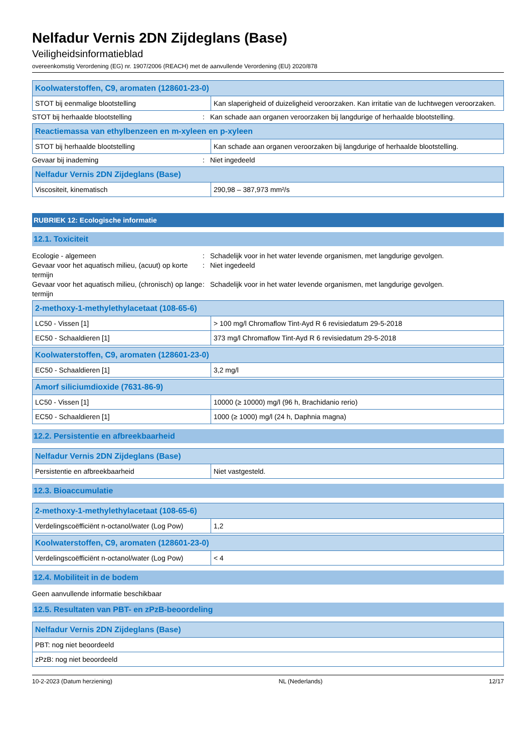Nelfadur Vernis 2DN Zijdeglans (Base)
Veiligheidsinformatieblad
overeenkomstig Verordening (EG) nr. 1907/2006 (REACH) met de aanvullende Verordening (EU) 2020/878
| Koolwaterstoffen, C9, aromaten (128601-23-0) | |
| --- | --- |
| STOT bij eenmalige blootstelling | Kan slaperigheid of duizeligheid veroorzaken. Kan irritatie van de luchtwegen veroorzaken. |
STOT bij herhaalde blootstelling: Kan schade aan organen veroorzaken bij langdurige of herhaalde blootstelling.
| Reactiemassa van ethylbenzeen en m-xyleen en p-xyleen | |
| --- | --- |
| STOT bij herhaalde blootstelling | Kan schade aan organen veroorzaken bij langdurige of herhaalde blootstelling. |
Gevaar bij inademing: Niet ingedeeld
| Nelfadur Vernis 2DN Zijdeglans (Base) | |
| --- | --- |
| Viscositeit, kinematisch | 290,98 – 387,973 mm²/s |
RUBRIEK 12: Ecologische informatie
12.1. Toxiciteit
Ecologie - algemeen: Schadelijk voor in het water levende organismen, met langdurige gevolgen.
Gevaar voor het aquatisch milieu, (acuut) op korte termijn: Niet ingedeeld
Gevaar voor het aquatisch milieu, (chronisch) op lange termijn: Schadelijk voor in het water levende organismen, met langdurige gevolgen.
| 2-methoxy-1-methylethylacetaat (108-65-6) | |
| --- | --- |
| LC50 - Vissen [1] | > 100 mg/l Chromaflow Tint-Ayd R 6 revisiedatum 29-5-2018 |
| EC50 - Schaaldieren [1] | 373 mg/l Chromaflow Tint-Ayd R 6 revisiedatum 29-5-2018 |
| Koolwaterstoffen, C9, aromaten (128601-23-0) | |
| --- | --- |
| EC50 - Schaaldieren [1] | 3,2 mg/l |
| Amorf siliciumdioxide (7631-86-9) | |
| --- | --- |
| LC50 - Vissen [1] | 10000 (≥ 10000) mg/l (96 h, Brachidanio rerio) |
| EC50 - Schaaldieren [1] | 1000 (≥ 1000) mg/l (24 h, Daphnia magna) |
12.2. Persistentie en afbreekbaarheid
| Nelfadur Vernis 2DN Zijdeglans (Base) | |
| --- | --- |
| Persistentie en afbreekbaarheid | Niet vastgesteld. |
12.3. Bioaccumulatie
| 2-methoxy-1-methylethylacetaat (108-65-6) | |
| --- | --- |
| Verdelingscoëfficiënt n-octanol/water (Log Pow) | 1,2 |
| Koolwaterstoffen, C9, aromaten (128601-23-0) | |
| --- | --- |
| Verdelingscoëfficiënt n-octanol/water (Log Pow) | < 4 |
12.4. Mobiliteit in de bodem
Geen aanvullende informatie beschikbaar
12.5. Resultaten van PBT- en zPzB-beoordeling
| Nelfadur Vernis 2DN Zijdeglans (Base) |
| --- |
| PBT: nog niet beoordeeld |
| zPzB: nog niet beoordeeld |
10-2-2023 (Datum herziening) NL (Nederlands) 12/17